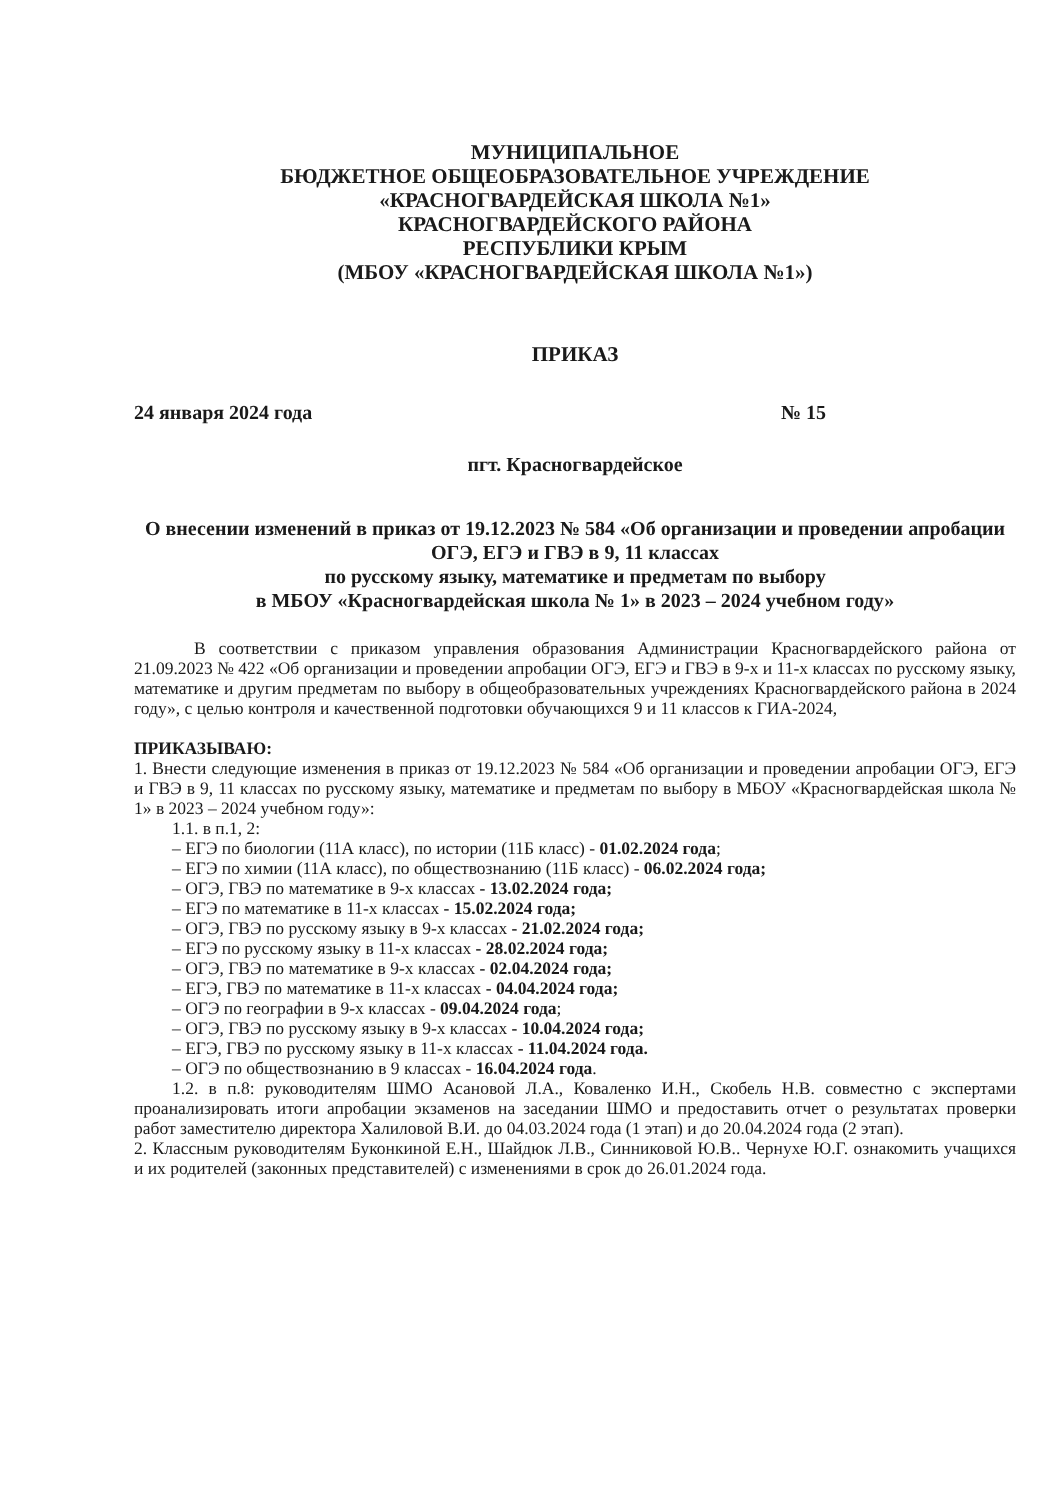МУНИЦИПАЛЬНОЕ
БЮДЖЕТНОЕ ОБЩЕОБРАЗОВАТЕЛЬНОЕ УЧРЕЖДЕНИЕ
«КРАСНОГВАРДЕЙСКАЯ ШКОЛА №1»
КРАСНОГВАРДЕЙСКОГО РАЙОНА
РЕСПУБЛИКИ КРЫМ
(МБОУ «КРАСНОГВАРДЕЙСКАЯ ШКОЛА №1»)
ПРИКАЗ
24 января 2024 года № 15
пгт. Красногвардейское
О внесении изменений в приказ от 19.12.2023 № 584 «Об организации и проведении апробации ОГЭ, ЕГЭ и ГВЭ в 9, 11 классах
по русскому языку, математике и предметам по выбору
в МБОУ «Красногвардейская школа № 1» в 2023 – 2024 учебном году»
В соответствии с приказом управления образования Администрации Красногвардейского района от 21.09.2023 № 422 «Об организации и проведении апробации ОГЭ, ЕГЭ и ГВЭ в 9-х и 11-х классах по русскому языку, математике и другим предметам по выбору в общеобразовательных учреждениях Красногвардейского района в 2024 году», с целью контроля и качественной подготовки обучающихся 9 и 11 классов к ГИА-2024,
ПРИКАЗЫВАЮ:
1. Внести следующие изменения в приказ от 19.12.2023 № 584 «Об организации и проведении апробации ОГЭ, ЕГЭ и ГВЭ в 9, 11 классах по русскому языку, математике и предметам по выбору в МБОУ «Красногвардейская школа № 1» в 2023 – 2024 учебном году»:
1.1. в п.1, 2:
– ЕГЭ по биологии (11А класс), по истории (11Б класс) - 01.02.2024 года;
– ЕГЭ по химии (11А класс), по обществознанию (11Б класс) - 06.02.2024 года;
– ОГЭ, ГВЭ по математике в 9-х классах - 13.02.2024 года;
– ЕГЭ по математике в 11-х классах - 15.02.2024 года;
– ОГЭ, ГВЭ по русскому языку в 9-х классах - 21.02.2024 года;
– ЕГЭ по русскому языку в 11-х классах - 28.02.2024 года;
– ОГЭ, ГВЭ по математике в 9-х классах - 02.04.2024 года;
– ЕГЭ, ГВЭ по математике в 11-х классах - 04.04.2024 года;
– ОГЭ по географии в 9-х классах - 09.04.2024 года;
– ОГЭ, ГВЭ по русскому языку в 9-х классах - 10.04.2024 года;
– ЕГЭ, ГВЭ по русскому языку в 11-х классах - 11.04.2024 года.
– ОГЭ по обществознанию в 9 классах - 16.04.2024 года.
1.2. в п.8: руководителям ШМО Асановой Л.А., Коваленко И.Н., Скобель Н.В. совместно с экспертами проанализировать итоги апробации экзаменов на заседании ШМО и предоставить отчет о результатах проверки работ заместителю директора Халиловой В.И. до 04.03.2024 года (1 этап) и до 20.04.2024 года (2 этап).
2. Классным руководителям Буконкиной Е.Н., Шайдюк Л.В., Синниковой Ю.В.. Чернухе Ю.Г. ознакомить учащихся и их родителей (законных представителей) с изменениями в срок до 26.01.2024 года.